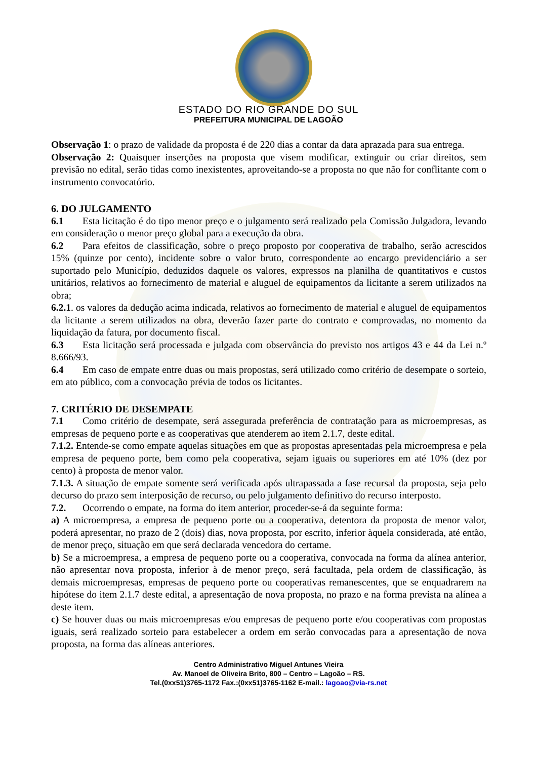ESTADO DO RIO GRANDE DO SUL
PREFEITURA MUNICIPAL DE LAGOÃO
Observação 1: o prazo de validade da proposta é de 220 dias a contar da data aprazada para sua entrega.
Observação 2: Quaisquer inserções na proposta que visem modificar, extinguir ou criar direitos, sem previsão no edital, serão tidas como inexistentes, aproveitando-se a proposta no que não for conflitante com o instrumento convocatório.
6. DO JULGAMENTO
6.1 Esta licitação é do tipo menor preço e o julgamento será realizado pela Comissão Julgadora, levando em consideração o menor preço global para a execução da obra.
6.2 Para efeitos de classificação, sobre o preço proposto por cooperativa de trabalho, serão acrescidos 15% (quinze por cento), incidente sobre o valor bruto, correspondente ao encargo previdenciário a ser suportado pelo Município, deduzidos daquele os valores, expressos na planilha de quantitativos e custos unitários, relativos ao fornecimento de material e aluguel de equipamentos da licitante a serem utilizados na obra;
6.2.1. os valores da dedução acima indicada, relativos ao fornecimento de material e aluguel de equipamentos da licitante a serem utilizados na obra, deverão fazer parte do contrato e comprovadas, no momento da liquidação da fatura, por documento fiscal.
6.3 Esta licitação será processada e julgada com observância do previsto nos artigos 43 e 44 da Lei n.º 8.666/93.
6.4 Em caso de empate entre duas ou mais propostas, será utilizado como critério de desempate o sorteio, em ato público, com a convocação prévia de todos os licitantes.
7. CRITÉRIO DE DESEMPATE
7.1 Como critério de desempate, será assegurada preferência de contratação para as microempresas, as empresas de pequeno porte e as cooperativas que atenderem ao item 2.1.7, deste edital.
7.1.2. Entende-se como empate aquelas situações em que as propostas apresentadas pela microempresa e pela empresa de pequeno porte, bem como pela cooperativa, sejam iguais ou superiores em até 10% (dez por cento) à proposta de menor valor.
7.1.3. A situação de empate somente será verificada após ultrapassada a fase recursal da proposta, seja pelo decurso do prazo sem interposição de recurso, ou pelo julgamento definitivo do recurso interposto.
7.2. Ocorrendo o empate, na forma do item anterior, proceder-se-á da seguinte forma:
a) A microempresa, a empresa de pequeno porte ou a cooperativa, detentora da proposta de menor valor, poderá apresentar, no prazo de 2 (dois) dias, nova proposta, por escrito, inferior àquela considerada, até então, de menor preço, situação em que será declarada vencedora do certame.
b) Se a microempresa, a empresa de pequeno porte ou a cooperativa, convocada na forma da alínea anterior, não apresentar nova proposta, inferior à de menor preço, será facultada, pela ordem de classificação, às demais microempresas, empresas de pequeno porte ou cooperativas remanescentes, que se enquadrarem na hipótese do item 2.1.7 deste edital, a apresentação de nova proposta, no prazo e na forma prevista na alínea a deste item.
c) Se houver duas ou mais microempresas e/ou empresas de pequeno porte e/ou cooperativas com propostas iguais, será realizado sorteio para estabelecer a ordem em serão convocadas para a apresentação de nova proposta, na forma das alíneas anteriores.
Centro Administrativo Miguel Antunes Vieira
Av. Manoel de Oliveira Brito, 800 – Centro – Lagoão – RS.
Tel.(0xx51)3765-1172 Fax.:(0xx51)3765-1162 E-mail.: lagoao@via-rs.net